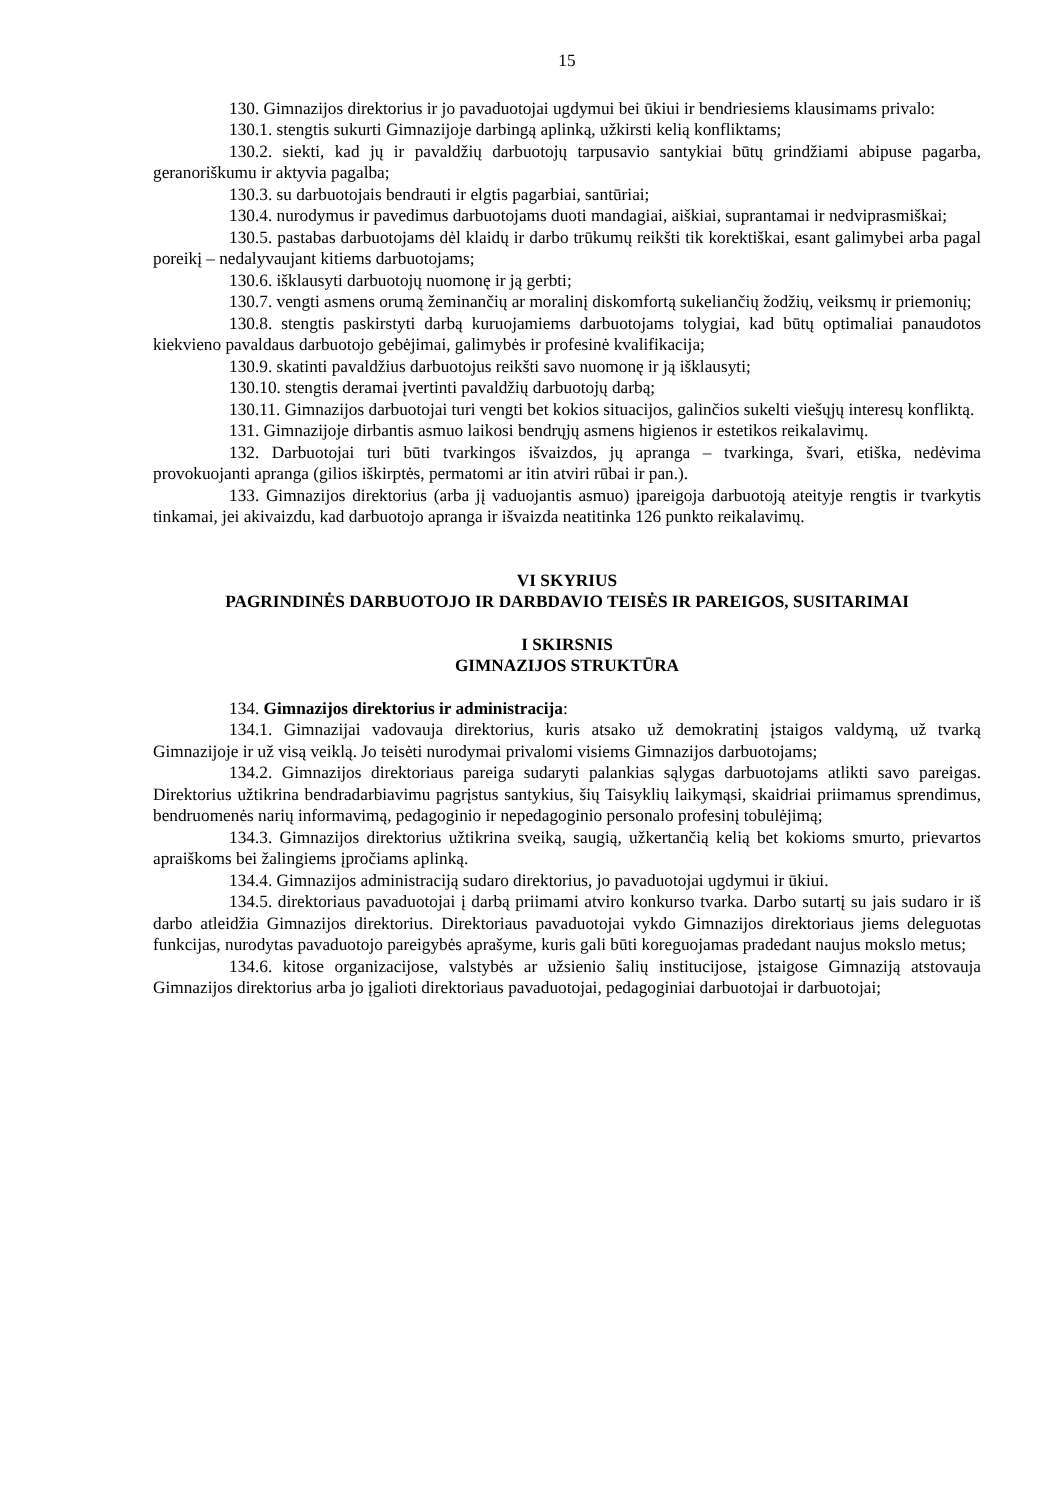15
130. Gimnazijos direktorius ir jo pavaduotojai ugdymui bei ūkiui ir bendriesiems klausimams privalo:
130.1. stengtis sukurti Gimnazijoje darbingą aplinką, užkirsti kelią konfliktams;
130.2. siekti, kad jų ir pavaldžių darbuotojų tarpusavio santykiai būtų grindžiami abipuse pagarba, geranoriškumu ir aktyvia pagalba;
130.3. su darbuotojais bendrauti ir elgtis pagarbiai, santūriai;
130.4. nurodymus ir pavedimus darbuotojams duoti mandagiai, aiškiai, suprantamai ir nedviprasmiškai;
130.5. pastabas darbuotojams dėl klaidų ir darbo trūkumų reikšti tik korektiškai, esant galimybei arba pagal poreikį – nedalyvaujant kitiems darbuotojams;
130.6. išklausyti darbuotojų nuomonę ir ją gerbti;
130.7. vengti asmens orumą žeminančių ar moralinį diskomfortą sukeliančių žodžių, veiksmų ir priemonių;
130.8. stengtis paskirstyti darbą kuruojamiems darbuotojams tolygiai, kad būtų optimaliai panaudotos kiekvieno pavaldaus darbuotojo gebėjimai, galimybės ir profesinė kvalifikacija;
130.9. skatinti pavaldžius darbuotojus reikšti savo nuomonę ir ją išklausyti;
130.10. stengtis deramai įvertinti pavaldžių darbuotojų darbą;
130.11. Gimnazijos darbuotojai turi vengti bet kokios situacijos, galinčios sukelti viešųjų interesų konfliktą.
131. Gimnazijoje dirbantis asmuo laikosi bendrųjų asmens higienos ir estetikos reikalavimų.
132. Darbuotojai turi būti tvarkingos išvaizdos, jų apranga – tvarkinga, švari, etiška, nedėvima provokuojanti apranga (gilios iškirptės, permatomi ar itin atviri rūbai ir pan.).
133. Gimnazijos direktorius (arba jį vaduojantis asmuo) įpareigoja darbuotoją ateityje rengtis ir tvarkytis tinkamai, jei akivaizdu, kad darbuotojo apranga ir išvaizda neatitinka 126 punkto reikalavimų.
VI SKYRIUS
PAGRINDINĖS DARBUOTOJO IR DARBDAVIO TEISĖS IR PAREIGOS, SUSITARIMAI
I SKIRSNIS
GIMNAZIJOS STRUKTŪRA
134. Gimnazijos direktorius ir administracija:
134.1. Gimnazijai vadovauja direktorius, kuris atsako už demokratinį įstaigos valdymą, už tvarką Gimnazijoje ir už visą veiklą. Jo teisėti nurodymai privalomi visiems Gimnazijos darbuotojams;
134.2. Gimnazijos direktoriaus pareiga sudaryti palankias sąlygas darbuotojams atlikti savo pareigas. Direktorius užtikrina bendradarbiavimu pagrįstus santykius, šių Taisyklių laikymąsi, skaidriai priimamus sprendimus, bendruomenės narių informavimą, pedagoginio ir nepedagoginio personalo profesinį tobulėjimą;
134.3. Gimnazijos direktorius užtikrina sveiką, saugią, užkertančią kelią bet kokioms smurto, prievartos apraiškoms bei žalingiems įpročiams aplinką.
134.4. Gimnazijos administraciją sudaro direktorius, jo pavaduotojai ugdymui ir ūkiui.
134.5. direktoriaus pavaduotojai į darbą priimami atviro konkurso tvarka. Darbo sutartį su jais sudaro ir iš darbo atleidžia Gimnazijos direktorius. Direktoriaus pavaduotojai vykdo Gimnazijos direktoriaus jiems deleguotas funkcijas, nurodytas pavaduotojo pareigybės aprašyme, kuris gali būti koreguojamas pradedant naujus mokslo metus;
134.6. kitose organizacijose, valstybės ar užsienio šalių institucijose, įstaigose Gimnaziją atstovauja Gimnazijos direktorius arba jo įgalioti direktoriaus pavaduotojai, pedagoginiai darbuotojai ir darbuotojai;